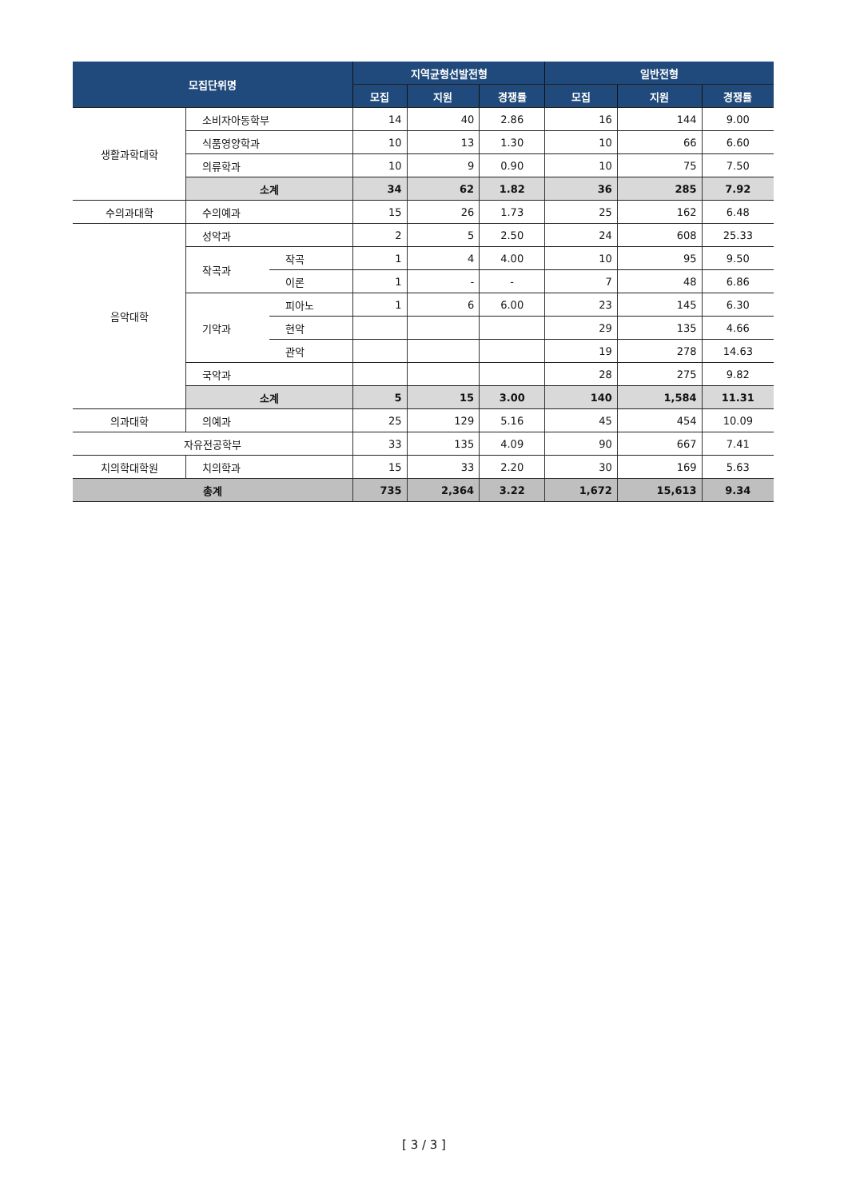| 모집단위명 | | | 지역균형선발전형 | | | 일반전형 | | |
| --- | --- | --- | --- | --- | --- | --- | --- | --- |
| | | | 모집 | 지원 | 경쟁률 | 모집 | 지원 | 경쟁률 |
| 생활과학대학 | 소비자아동학부 | | 14 | 40 | 2.86 | 16 | 144 | 9.00 |
| | 식품영양학과 | | 10 | 13 | 1.30 | 10 | 66 | 6.60 |
| | 의류학과 | | 10 | 9 | 0.90 | 10 | 75 | 7.50 |
| | 소계 | | 34 | 62 | 1.82 | 36 | 285 | 7.92 |
| 수의과대학 | 수의예과 | | 15 | 26 | 1.73 | 25 | 162 | 6.48 |
| 음악대학 | 성악과 | | 2 | 5 | 2.50 | 24 | 608 | 25.33 |
| | 작곡과 | 작곡 | 1 | 4 | 4.00 | 10 | 95 | 9.50 |
| | | 이론 | 1 | - | - | 7 | 48 | 6.86 |
| | 기악과 | 피아노 | 1 | 6 | 6.00 | 23 | 145 | 6.30 |
| | | 현악 | | | | 29 | 135 | 4.66 |
| | | 관악 | | | | 19 | 278 | 14.63 |
| | 국악과 | | | | | 28 | 275 | 9.82 |
| | 소계 | | 5 | 15 | 3.00 | 140 | 1,584 | 11.31 |
| 의과대학 | 의예과 | | 25 | 129 | 5.16 | 45 | 454 | 10.09 |
| 자유전공학부 | | | 33 | 135 | 4.09 | 90 | 667 | 7.41 |
| 치의학대학원 | 치의학과 | | 15 | 33 | 2.20 | 30 | 169 | 5.63 |
| 총계 | | | 735 | 2,364 | 3.22 | 1,672 | 15,613 | 9.34 |
[ 3 / 3 ]